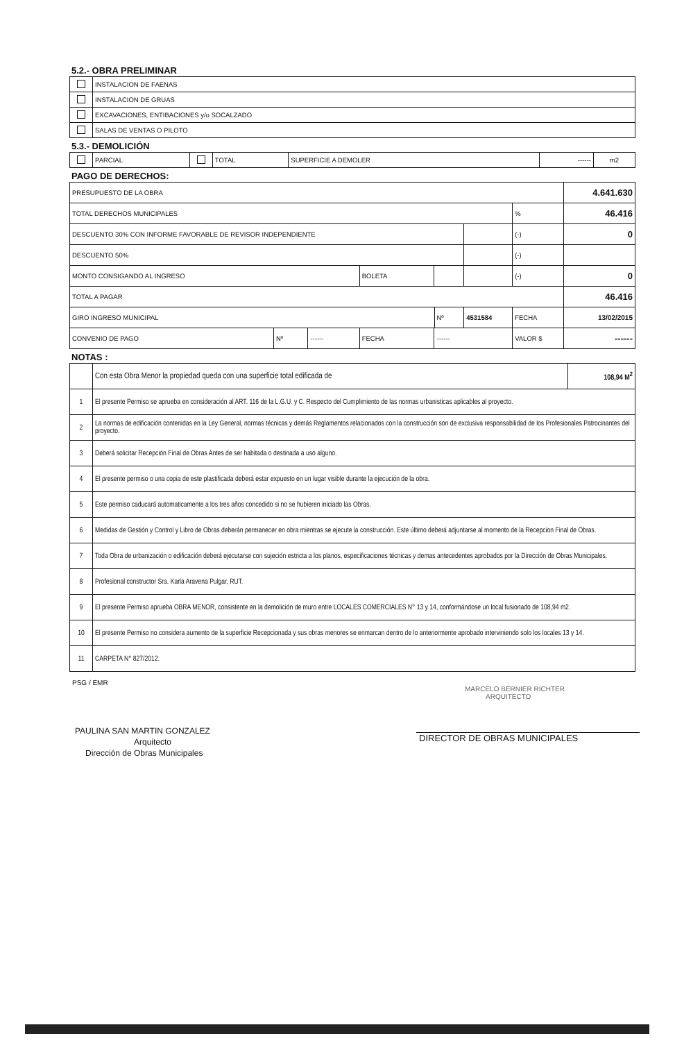5.2.- OBRA PRELIMINAR
| | INSTALACION DE FAENAS |
| | INSTALACION DE GRUAS |
| | EXCAVACIONES, ENTIBACIONES y/o SOCALZADO |
| | SALAS DE VENTAS O PILOTO |
5.3.- DEMOLICIÓN
| | PARCIAL | | TOTAL | SUPERFICIE A DEMOLER | ------ | m2 |
PAGO DE DERECHOS:
| PRESUPUESTO DE LA OBRA | | | | | | | | 4.641.630 |
| TOTAL DERECHOS MUNICIPALES | | | | | | | % | 46.416 |
| DESCUENTO 30% CON INFORME FAVORABLE DE REVISOR INDEPENDIENTE | | | | | | | (-) | 0 |
| DESCUENTO 50% | | | | | | | (-) | |
| MONTO CONSIGANDO AL INGRESO | | | BOLETA | | | | (-) | 0 |
| TOTAL A PAGAR | | | | | | | | 46.416 |
| GIRO INGRESO MUNICIPAL | | | | | Nº | 4531584 | FECHA | 13/02/2015 |
| CONVENIO DE PAGO | Nº | ------ | FECHA | ------ | | | VALOR $ | ------ |
NOTAS :
| | Con esta Obra Menor la propiedad queda con una superficie total edificada de | 108,94 M<sup>2</sup> |
| 1 | El presente Permiso se aprueba en consideración al ART. 116 de la L.G.U. y C. Respecto del Cumplimiento de las normas urbanisticas aplicables al proyecto. | |
| 2 | La normas de edificación contenidas en la Ley General, normas técnicas y demás Reglamentos relacionados con la construcción son de exclusiva responsabilidad de los Profesionales Patrocinantes del proyecto. | |
| 3 | Deberá solicitar Recepción Final de Obras Antes de ser habitada o destinada a uso alguno. | |
| 4 | El presente permiso o una copia de este plastificada deberá estar expuesto en un lugar visible durante la ejecución de la obra. | |
| 5 | Este permiso caducará automaticamente a los tres años concedido si no se hubieren iniciado las Obras. | |
| 6 | Medidas de Gestión y Control y Libro de Obras deberán permanecer en obra mientras se ejecute la construcción. Este último deberá adjuntarse al momento de la Recepcion Final de Obras. | |
| 7 | Toda Obra de urbanización o edificación deberá ejecutarse con sujeción estricta a los planos, especificaciones técnicas y demas antecedentes aprobados por la Dirección de Obras Municipales. | |
| 8 | Profesional constructor Sra. Karla Aravena Pulgar, RUT. | |
| 9 | El presente Permiso aprueba OBRA MENOR, consistente en la demolición de muro entre LOCALES COMERCIALES N° 13 y 14, conformándose un local fusionado de 108,94 m2. | |
| 10 | El presente Permiso no considera aumento de la superficie Recepcionada y sus obras menores se enmarcan dentro de lo anteriormente aprobado interviniendo solo los locales 13 y 14. | |
| 11 | CARPETA N° 827/2012. | |
PSG / EMR
PAULINA SAN MARTIN GONZALEZ
Arquitecto
Dirección de Obras Municipales
MARCELO BERNIER RICHTER
ARQUITECTO
DIRECTOR DE OBRAS MUNICIPALES